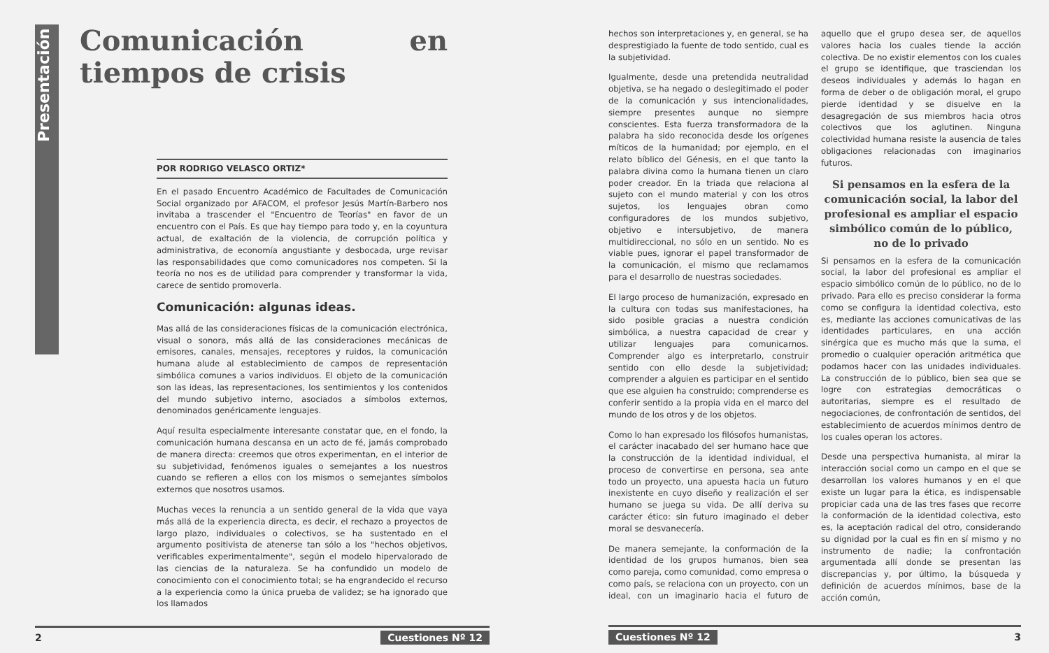Presentación
Comunicación en tiempos de crisis
POR RODRIGO VELASCO ORTIZ*
En el pasado Encuentro Académico de Facultades de Comunicación Social organizado por AFACOM, el profesor Jesús Martín-Barbero nos invitaba a trascender el "Encuentro de Teorías" en favor de un encuentro con el País. Es que hay tiempo para todo y, en la coyuntura actual, de exaltación de la violencia, de corrupción política y administrativa, de economía angustiante y desbocada, urge revisar las responsabilidades que como comunicadores nos competen. Si la teoría no nos es de utilidad para comprender y transformar la vida, carece de sentido promoverla.
Comunicación: algunas ideas.
Mas allá de las consideraciones físicas de la comunicación electrónica, visual o sonora, más allá de las consideraciones mecánicas de emisores, canales, mensajes, receptores y ruidos, la comunicación humana alude al establecimiento de campos de representación simbólica comunes a varios individuos. El objeto de la comunicación son las ideas, las representaciones, los sentimientos y los contenidos del mundo subjetivo interno, asociados a símbolos externos, denominados genéricamente lenguajes.
Aquí resulta especialmente interesante constatar que, en el fondo, la comunicación humana descansa en un acto de fé, jamás comprobado de manera directa: creemos que otros experimentan, en el interior de su subjetividad, fenómenos iguales o semejantes a los nuestros cuando se refieren a ellos con los mismos o semejantes símbolos externos que nosotros usamos.
Muchas veces la renuncia a un sentido general de la vida que vaya más allá de la experiencia directa, es decir, el rechazo a proyectos de largo plazo, individuales o colectivos, se ha sustentado en el argumento positivista de atenerse tan sólo a los "hechos objetivos, verificables experimentalmente", según el modelo hipervalorado de las ciencias de la naturaleza. Se ha confundido un modelo de conocimiento con el conocimiento total; se ha engrandecido el recurso a la experiencia como la única prueba de validez; se ha ignorado que los llamados
2 Cuestiones Nº 12
hechos son interpretaciones y, en general, se ha desprestigiado la fuente de todo sentido, cual es la subjetividad.
Igualmente, desde una pretendida neutralidad objetiva, se ha negado o deslegitimado el poder de la comunicación y sus intencionalidades, siempre presentes aunque no siempre conscientes. Esta fuerza transformadora de la palabra ha sido reconocida desde los orígenes míticos de la humanidad; por ejemplo, en el relato bíblico del Génesis, en el que tanto la palabra divina como la humana tienen un claro poder creador. En la triada que relaciona al sujeto con el mundo material y con los otros sujetos, los lenguajes obran como configuradores de los mundos subjetivo, objetivo e intersubjetivo, de manera multidireccional, no sólo en un sentido. No es viable pues, ignorar el papel transformador de la comunicación, el mismo que reclamamos para el desarrollo de nuestras sociedades.
El largo proceso de humanización, expresado en la cultura con todas sus manifestaciones, ha sido posible gracias a nuestra condición simbólica, a nuestra capacidad de crear y utilizar lenguajes para comunicarnos. Comprender algo es interpretarlo, construir sentido con ello desde la subjetividad; comprender a alguien es participar en el sentido que ese alguien ha construido; comprenderse es conferir sentido a la propia vida en el marco del mundo de los otros y de los objetos.
Como lo han expresado los filósofos humanistas, el carácter inacabado del ser humano hace que la construcción de la identidad individual, el proceso de convertirse en persona, sea ante todo un proyecto, una apuesta hacia un futuro inexistente en cuyo diseño y realización el ser humano se juega su vida. De allí deriva su carácter ético: sin futuro imaginado el deber moral se desvanecería.
De manera semejante, la conformación de la identidad de los grupos humanos, bien sea como pareja, como comunidad, como empresa o como país, se relaciona con un proyecto, con un ideal, con un imaginario hacia el futuro de aquello que el grupo desea ser, de aquellos valores hacia los cuales tiende la acción colectiva. De no existir elementos con los cuales el grupo se identifique, que trasciendan los deseos individuales y además lo hagan en forma de deber o de obligación moral, el grupo pierde identidad y se disuelve en la desagregación de sus miembros hacia otros colectivos que los aglutinen. Ninguna colectividad humana resiste la ausencia de tales obligaciones relacionadas con imaginarios futuros.
Si pensamos en la esfera de la comunicación social, la labor del profesional es ampliar el espacio simbólico común de lo público, no de lo privado
Si pensamos en la esfera de la comunicación social, la labor del profesional es ampliar el espacio simbólico común de lo público, no de lo privado. Para ello es preciso considerar la forma como se configura la identidad colectiva, esto es, mediante las acciones comunicativas de las identidades particulares, en una acción sinérgica que es mucho más que la suma, el promedio o cualquier operación aritmética que podamos hacer con las unidades individuales. La construcción de lo público, bien sea que se logre con estrategias democráticas o autoritarias, siempre es el resultado de negociaciones, de confrontación de sentidos, del establecimiento de acuerdos mínimos dentro de los cuales operan los actores.
Desde una perspectiva humanista, al mirar la interacción social como un campo en el que se desarrollan los valores humanos y en el que existe un lugar para la ética, es indispensable propiciar cada una de las tres fases que recorre la conformación de la identidad colectiva, esto es, la aceptación radical del otro, considerando su dignidad por la cual es fin en sí mismo y no instrumento de nadie; la confrontación argumentada allí donde se presentan las discrepancias y, por último, la búsqueda y definición de acuerdos mínimos, base de la acción común,
Cuestiones Nº 12 3